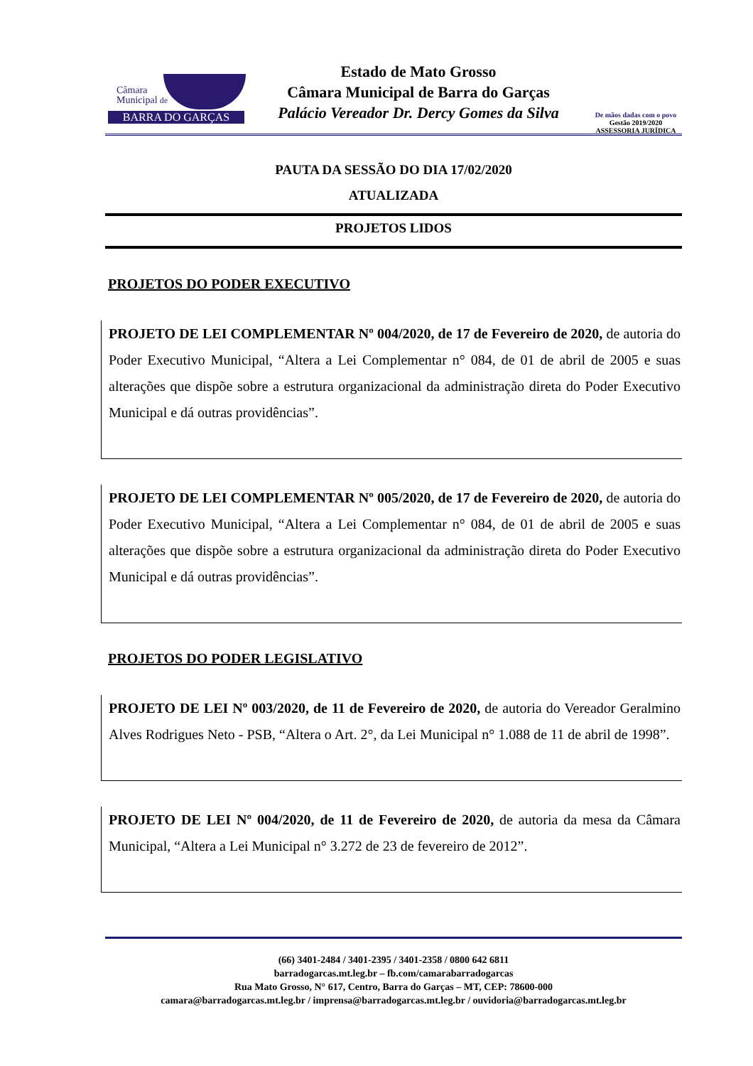Câmara
Municipal de
BARRA DO GARÇAS
Estado de Mato Grosso
Câmara Municipal de Barra do Garças
Palácio Vereador Dr. Dercy Gomes da Silva
De mãos dadas com o povo
Gestão 2019/2020
ASSESSORIA JURÍDICA
PAUTA DA SESSÃO DO DIA 17/02/2020
ATUALIZADA
PROJETOS LIDOS
PROJETOS DO PODER EXECUTIVO
PROJETO DE LEI COMPLEMENTAR Nº 004/2020, de 17 de Fevereiro de 2020, de autoria do Poder Executivo Municipal, “Altera a Lei Complementar n° 084, de 01 de abril de 2005 e suas alterações que dispõe sobre a estrutura organizacional da administração direta do Poder Executivo Municipal e dá outras providências”.
PROJETO DE LEI COMPLEMENTAR Nº 005/2020, de 17 de Fevereiro de 2020, de autoria do Poder Executivo Municipal, “Altera a Lei Complementar n° 084, de 01 de abril de 2005 e suas alterações que dispõe sobre a estrutura organizacional da administração direta do Poder Executivo Municipal e dá outras providências”.
PROJETOS DO PODER LEGISLATIVO
PROJETO DE LEI Nº 003/2020, de 11 de Fevereiro de 2020, de autoria do Vereador Geralmino Alves Rodrigues Neto - PSB, “Altera o Art. 2°, da Lei Municipal n° 1.088 de 11 de abril de 1998”.
PROJETO DE LEI Nº 004/2020, de 11 de Fevereiro de 2020, de autoria da mesa da Câmara Municipal, “Altera a Lei Municipal n° 3.272 de 23 de fevereiro de 2012”.
(66) 3401-2484 / 3401-2395 / 3401-2358 / 0800 642 6811
barradogarcas.mt.leg.br – fb.com/camarabarradogarcas
Rua Mato Grosso, N° 617, Centro, Barra do Garças – MT, CEP: 78600-000
camara@barradogarcas.mt.leg.br / imprensa@barradogarcas.mt.leg.br / ouvidoria@barradogarcas.mt.leg.br